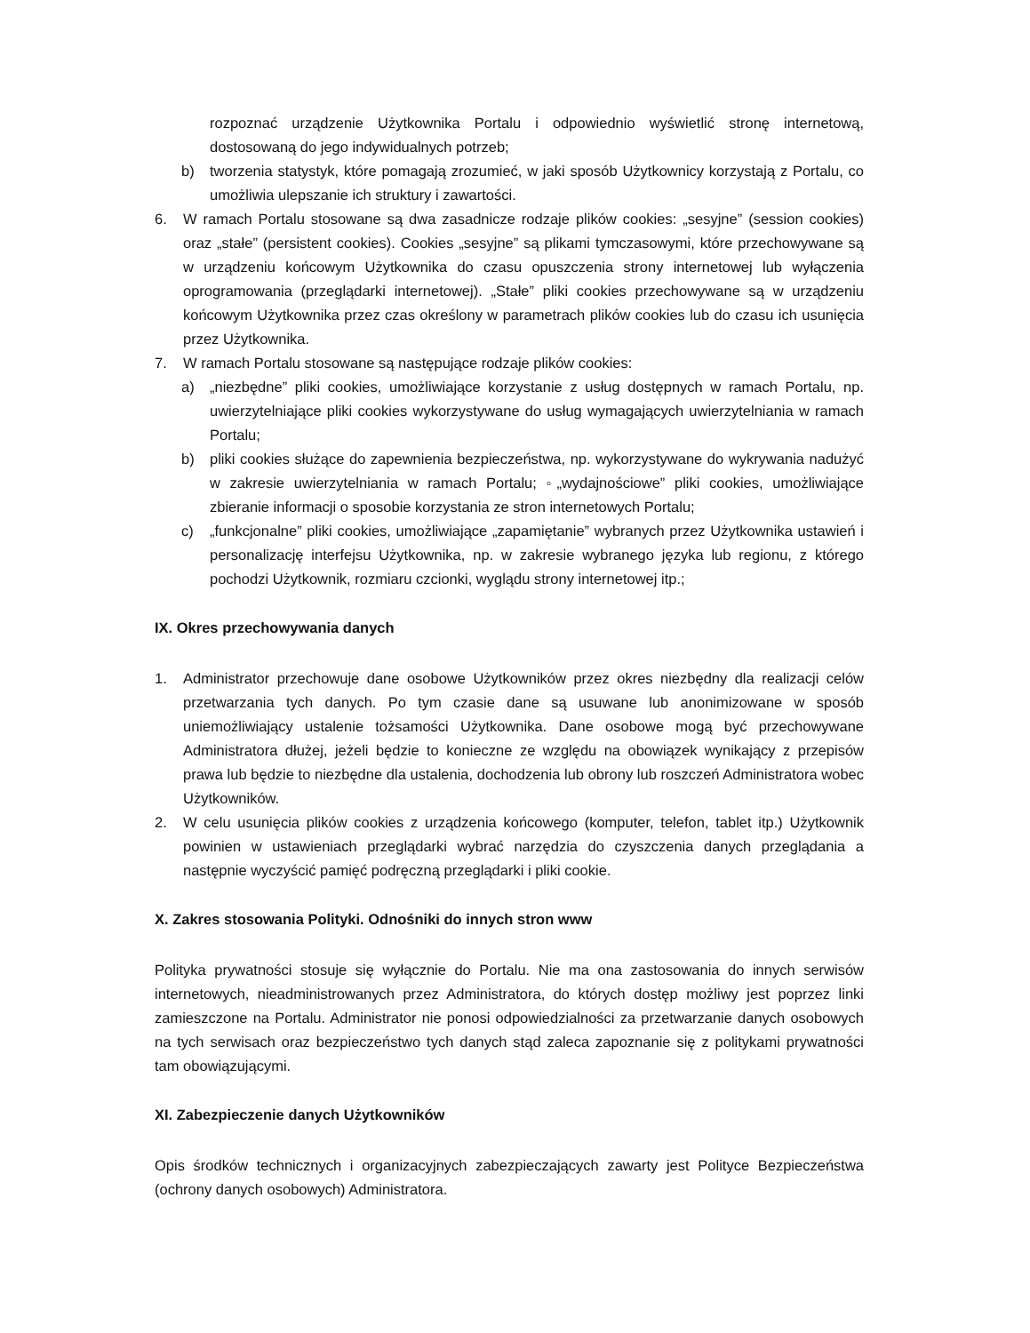rozpoznać urządzenie Użytkownika Portalu i odpowiednio wyświetlić stronę internetową, dostosowaną do jego indywidualnych potrzeb;
b) tworzenia statystyk, które pomagają zrozumieć, w jaki sposób Użytkownicy korzystają z Portalu, co umożliwia ulepszanie ich struktury i zawartości.
6. W ramach Portalu stosowane są dwa zasadnicze rodzaje plików cookies: „sesyjne” (session cookies) oraz „stałe” (persistent cookies). Cookies „sesyjne” są plikami tymczasowymi, które przechowywane są w urządzeniu końcowym Użytkownika do czasu opuszczenia strony internetowej lub wyłączenia oprogramowania (przeglądarki internetowej). „Stałe” pliki cookies przechowywane są w urządzeniu końcowym Użytkownika przez czas określony w parametrach plików cookies lub do czasu ich usunięcia przez Użytkownika.
7. W ramach Portalu stosowane są następujące rodzaje plików cookies:
a) „niezbędne” pliki cookies, umożliwiające korzystanie z usług dostępnych w ramach Portalu, np. uwierzytelniające pliki cookies wykorzystywane do usług wymagających uwierzytelniania w ramach Portalu;
b) pliki cookies służące do zapewnienia bezpieczeństwa, np. wykorzystywane do wykrywania nadużyć w zakresie uwierzytelniania w ramach Portalu; ◦„wydajnościowe” pliki cookies, umożliwiające zbieranie informacji o sposobie korzystania ze stron internetowych Portalu;
c) „funkcjonalne” pliki cookies, umożliwiające „zapamiętanie” wybranych przez Użytkownika ustawień i personalizację interfejsu Użytkownika, np. w zakresie wybranego języka lub regionu, z którego pochodzi Użytkownik, rozmiaru czcionki, wyglądu strony internetowej itp.;
IX. Okres przechowywania danych
1. Administrator przechowuje dane osobowe Użytkowników przez okres niezbędny dla realizacji celów przetwarzania tych danych. Po tym czasie dane są usuwane lub anonimizowane w sposób uniemożliwiający ustalenie tożsamości Użytkownika. Dane osobowe mogą być przechowywane Administratora dłużej, jeżeli będzie to konieczne ze względu na obowiązek wynikający z przepisów prawa lub będzie to niezbędne dla ustalenia, dochodzenia lub obrony lub roszczeń Administratora wobec Użytkowników.
2. W celu usunięcia plików cookies z urządzenia końcowego (komputer, telefon, tablet itp.) Użytkownik powinien w ustawieniach przeglądarki wybrać narzędzia do czyszczenia danych przeglądania a następnie wyczyścić pamięć podręczną przeglądarki i pliki cookie.
X. Zakres stosowania Polityki. Odnośniki do innych stron www
Polityka prywatności stosuje się wyłącznie do Portalu. Nie ma ona zastosowania do innych serwisów internetowych, nieadministrowanych przez Administratora, do których dostęp możliwy jest poprzez linki zamieszczone na Portalu. Administrator nie ponosi odpowiedzialności za przetwarzanie danych osobowych na tych serwisach oraz bezpieczeństwo tych danych stąd zaleca zapoznanie się z politykami prywatności tam obowiązującymi.
XI. Zabezpieczenie danych Użytkowników
Opis środków technicznych i organizacyjnych zabezpieczających zawarty jest Polityce Bezpieczeństwa (ochrony danych osobowych) Administratora.